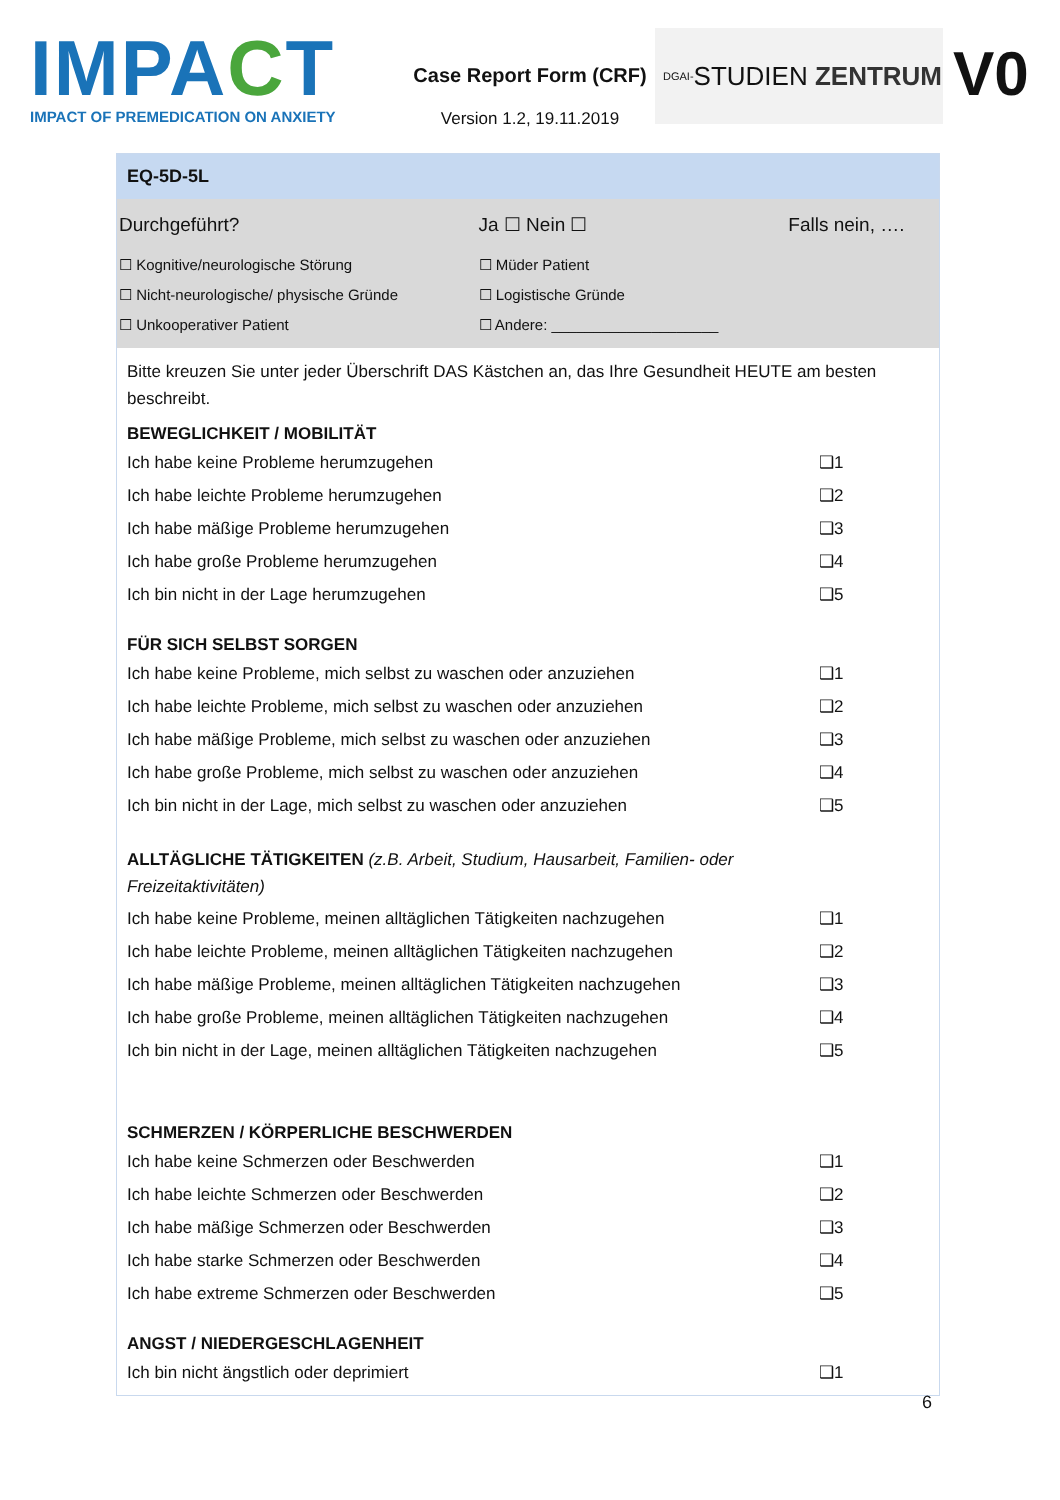IMPACT
IMPACT OF PREMEDICATION ON ANXIETY
Case Report Form (CRF)
Version 1.2, 19.11.2019
DGAI- STUDIEN ZENTRUM
V0
EQ-5D-5L
| Durchgeführt? | Ja ☐ Nein ☐ | Falls nein, …. |
| ☐ Kognitive/neurologische Störung | ☐ Müder Patient | |
| ☐ Nicht-neurologische/ physische Gründe | ☐ Logistische Gründe | |
| ☐ Unkooperativer Patient | ☐ Andere: ____________________ | |
Bitte kreuzen Sie unter jeder Überschrift DAS Kästchen an, das Ihre Gesundheit HEUTE am besten beschreibt.
BEWEGLICHKEIT / MOBILITÄT
| Ich habe keine Probleme herumzugehen | ❑1 |
| Ich habe leichte Probleme herumzugehen | ❑2 |
| Ich habe mäßige Probleme herumzugehen | ❑3 |
| Ich habe große Probleme herumzugehen | ❑4 |
| Ich bin nicht in der Lage herumzugehen | ❑5 |
FÜR SICH SELBST SORGEN
| Ich habe keine Probleme, mich selbst zu waschen oder anzuziehen | ❑1 |
| Ich habe leichte Probleme, mich selbst zu waschen oder anzuziehen | ❑2 |
| Ich habe mäßige Probleme, mich selbst zu waschen oder anzuziehen | ❑3 |
| Ich habe große Probleme, mich selbst zu waschen oder anzuziehen | ❑4 |
| Ich bin nicht in der Lage, mich selbst zu waschen oder anzuziehen | ❑5 |
ALLTÄGLICHE TÄTIGKEITEN (z.B. Arbeit, Studium, Hausarbeit, Familien- oder
Freizeitaktivitäten)
| Ich habe keine Probleme, meinen alltäglichen Tätigkeiten nachzugehen | ❑1 |
| Ich habe leichte Probleme, meinen alltäglichen Tätigkeiten nachzugehen | ❑2 |
| Ich habe mäßige Probleme, meinen alltäglichen Tätigkeiten nachzugehen | ❑3 |
| Ich habe große Probleme, meinen alltäglichen Tätigkeiten nachzugehen | ❑4 |
| Ich bin nicht in der Lage, meinen alltäglichen Tätigkeiten nachzugehen | ❑5 |
SCHMERZEN / KÖRPERLICHE BESCHWERDEN
| Ich habe keine Schmerzen oder Beschwerden | ❑1 |
| Ich habe leichte Schmerzen oder Beschwerden | ❑2 |
| Ich habe mäßige Schmerzen oder Beschwerden | ❑3 |
| Ich habe starke Schmerzen oder Beschwerden | ❑4 |
| Ich habe extreme Schmerzen oder Beschwerden | ❑5 |
ANGST / NIEDERGESCHLAGENHEIT
| Ich bin nicht ängstlich oder deprimiert | ❑1 |
6